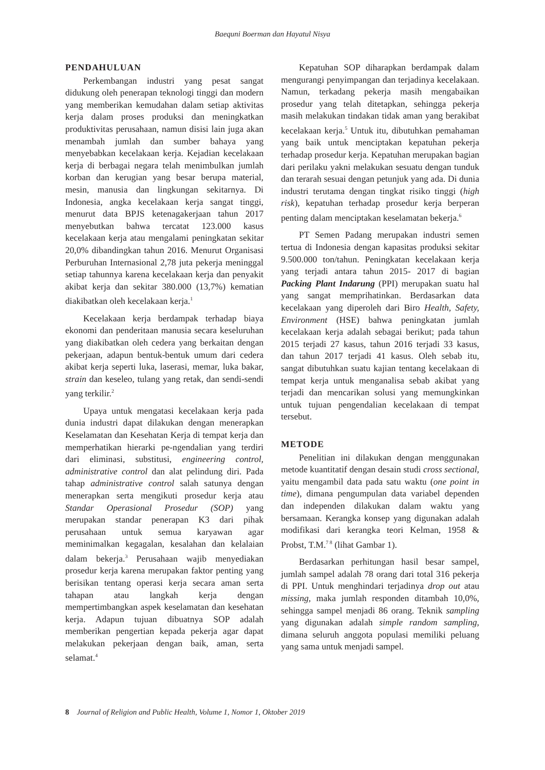Baequni Boerman dan Hayatul Nisya
PENDAHULUAN
Perkembangan industri yang pesat sangat didukung oleh penerapan teknologi tinggi dan modern yang memberikan kemudahan dalam setiap aktivitas kerja dalam proses produksi dan meningkatkan produktivitas perusahaan, namun disisi lain juga akan menambah jumlah dan sumber bahaya yang menyebabkan kecelakaan kerja. Kejadian kecelakaan kerja di berbagai negara telah menimbulkan jumlah korban dan kerugian yang besar berupa material, mesin, manusia dan lingkungan sekitarnya. Di Indonesia, angka kecelakaan kerja sangat tinggi, menurut data BPJS ketenagakerjaan tahun 2017 menyebutkan bahwa tercatat 123.000 kasus kecelakaan kerja atau mengalami peningkatan sekitar 20,0% dibandingkan tahun 2016. Menurut Organisasi Perburuhan Internasional 2,78 juta pekerja meninggal setiap tahunnya karena kecelakaan kerja dan penyakit akibat kerja dan sekitar 380.000 (13,7%) kematian diakibatkan oleh kecelakaan kerja.<sup>1</sup>
Kecelakaan kerja berdampak terhadap biaya ekonomi dan penderitaan manusia secara keseluruhan yang diakibatkan oleh cedera yang berkaitan dengan pekerjaan, adapun bentuk-bentuk umum dari cedera akibat kerja seperti luka, laserasi, memar, luka bakar, strain dan keseleo, tulang yang retak, dan sendi-sendi yang terkilir.<sup>2</sup>
Upaya untuk mengatasi kecelakaan kerja pada dunia industri dapat dilakukan dengan menerapkan Keselamatan dan Kesehatan Kerja di tempat kerja dan memperhatikan hierarki pe-ngendalian yang terdiri dari eliminasi, substitusi, engineering control, administrative control dan alat pelindung diri. Pada tahap administrative control salah satunya dengan menerapkan serta mengikuti prosedur kerja atau Standar Operasional Prosedur (SOP) yang merupakan standar penerapan K3 dari pihak perusahaan untuk semua karyawan agar meminimalkan kegagalan, kesalahan dan kelalaian dalam bekerja.<sup>3</sup> Perusahaan wajib menyediakan prosedur kerja karena merupakan faktor penting yang berisikan tentang operasi kerja secara aman serta tahapan atau langkah kerja dengan mempertimbangkan aspek keselamatan dan kesehatan kerja. Adapun tujuan dibuatnya SOP adalah memberikan pengertian kepada pekerja agar dapat melakukan pekerjaan dengan baik, aman, serta selamat.<sup>4</sup>
Kepatuhan SOP diharapkan berdampak dalam mengurangi penyimpangan dan terjadinya kecelakaan. Namun, terkadang pekerja masih mengabaikan prosedur yang telah ditetapkan, sehingga pekerja masih melakukan tindakan tidak aman yang berakibat kecelakaan kerja.<sup>5</sup> Untuk itu, dibutuhkan pemahaman yang baik untuk menciptakan kepatuhan pekerja terhadap prosedur kerja. Kepatuhan merupakan bagian dari perilaku yakni melakukan sesuatu dengan tunduk dan terarah sesuai dengan petunjuk yang ada. Di dunia industri terutama dengan tingkat risiko tinggi (high risk), kepatuhan terhadap prosedur kerja berperan penting dalam menciptakan keselamatan bekerja.<sup>6</sup>
PT Semen Padang merupakan industri semen tertua di Indonesia dengan kapasitas produksi sekitar 9.500.000 ton/tahun. Peningkatan kecelakaan kerja yang terjadi antara tahun 2015- 2017 di bagian Packing Plant Indarung (PPI) merupakan suatu hal yang sangat memprihatinkan. Berdasarkan data kecelakaan yang diperoleh dari Biro Health, Safety, Environment (HSE) bahwa peningkatan jumlah kecelakaan kerja adalah sebagai berikut; pada tahun 2015 terjadi 27 kasus, tahun 2016 terjadi 33 kasus, dan tahun 2017 terjadi 41 kasus. Oleh sebab itu, sangat dibutuhkan suatu kajian tentang kecelakaan di tempat kerja untuk menganalisa sebab akibat yang terjadi dan mencarikan solusi yang memungkinkan untuk tujuan pengendalian kecelakaan di tempat tersebut.
METODE
Penelitian ini dilakukan dengan menggunakan metode kuantitatif dengan desain studi cross sectional, yaitu mengambil data pada satu waktu (one point in time), dimana pengumpulan data variabel dependen dan independen dilakukan dalam waktu yang bersamaan. Kerangka konsep yang digunakan adalah modifikasi dari kerangka teori Kelman, 1958 & Probst, T.M.<sup>7 8</sup> (lihat Gambar 1).
Berdasarkan perhitungan hasil besar sampel, jumlah sampel adalah 78 orang dari total 316 pekerja di PPI. Untuk menghindari terjadinya drop out atau missing, maka jumlah responden ditambah 10,0%, sehingga sampel menjadi 86 orang. Teknik sampling yang digunakan adalah simple random sampling, dimana seluruh anggota populasi memiliki peluang yang sama untuk menjadi sampel.
8 Journal of Religion and Public Health, Volume 1, Nomor 1, Oktober 2019